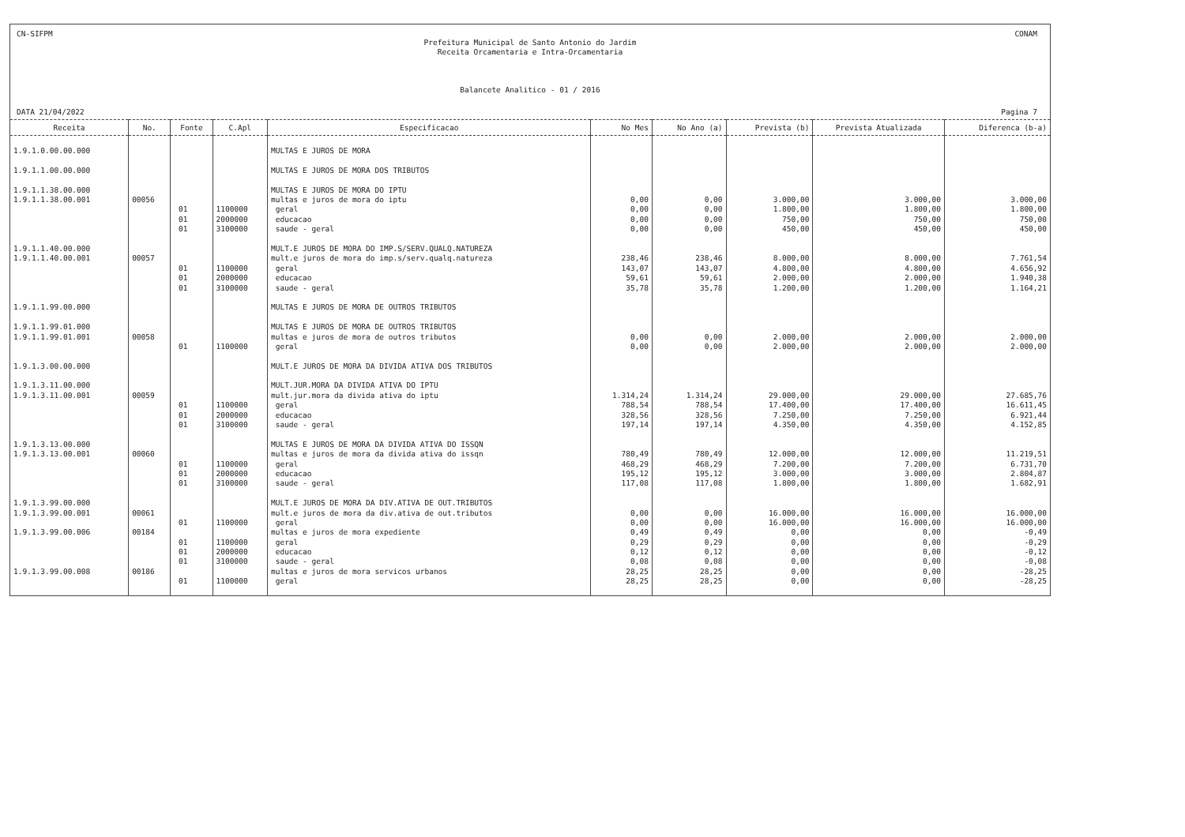CN-SIFPM CONAM
Prefeitura Municipal de Santo Antonio do Jardim
Receita Orcamentaria e Intra-Orcamentaria
Balancete Analitico - 01 / 2016
DATA 21/04/2022 Pagina 7
| Receita | No. | Fonte | C.Apl | Especificacao | No Mes | No Ano (a) | Prevista (b) | Prevista Atualizada | Diferenca (b-a) |
| --- | --- | --- | --- | --- | --- | --- | --- | --- | --- |
| 1.9.1.0.00.00.000 | | | | MULTAS E JUROS DE MORA | | | | | |
| 1.9.1.1.00.00.000 | | | | MULTAS E JUROS DE MORA DOS TRIBUTOS | | | | | |
| 1.9.1.1.38.00.000 | | | | MULTAS E JUROS DE MORA DO IPTU | | | | | |
| 1.9.1.1.38.00.001 | 00056 | | | multas e juros de mora do iptu | 0,00 | 0,00 | 3.000,00 | 3.000,00 | 3.000,00 |
| | | 01 | 1100000 | geral | 0,00 | 0,00 | 1.800,00 | 1.800,00 | 1.800,00 |
| | | 01 | 2000000 | educacao | 0,00 | 0,00 | 750,00 | 750,00 | 750,00 |
| | | 01 | 3100000 | saude - geral | 0,00 | 0,00 | 450,00 | 450,00 | 450,00 |
| 1.9.1.1.40.00.000 | | | | MULT.E JUROS DE MORA DO IMP.S/SERV.QUALQ.NATUREZA | | | | | |
| 1.9.1.1.40.00.001 | 00057 | | | mult.e juros de mora do imp.s/serv.qualq.natureza | 238,46 | 238,46 | 8.000,00 | 8.000,00 | 7.761,54 |
| | | 01 | 1100000 | geral | 143,07 | 143,07 | 4.800,00 | 4.800,00 | 4.656,92 |
| | | 01 | 2000000 | educacao | 59,61 | 59,61 | 2.000,00 | 2.000,00 | 1.940,38 |
| | | 01 | 3100000 | saude - geral | 35,78 | 35,78 | 1.200,00 | 1.200,00 | 1.164,21 |
| 1.9.1.1.99.00.000 | | | | MULTAS E JUROS DE MORA DE OUTROS TRIBUTOS | | | | | |
| 1.9.1.1.99.01.000 | | | | MULTAS E JUROS DE MORA DE OUTROS TRIBUTOS | | | | | |
| 1.9.1.1.99.01.001 | 00058 | | | multas e juros de mora de outros tributos | 0,00 | 0,00 | 2.000,00 | 2.000,00 | 2.000,00 |
| | | 01 | 1100000 | geral | 0,00 | 0,00 | 2.000,00 | 2.000,00 | 2.000,00 |
| 1.9.1.3.00.00.000 | | | | MULT.E JUROS DE MORA DA DIVIDA ATIVA DOS TRIBUTOS | | | | | |
| 1.9.1.3.11.00.000 | | | | MULT.JUR.MORA DA DIVIDA ATIVA DO IPTU | | | | | |
| 1.9.1.3.11.00.001 | 00059 | | | mult.jur.mora da divida ativa do iptu | 1.314,24 | 1.314,24 | 29.000,00 | 29.000,00 | 27.685,76 |
| | | 01 | 1100000 | geral | 788,54 | 788,54 | 17.400,00 | 17.400,00 | 16.611,45 |
| | | 01 | 2000000 | educacao | 328,56 | 328,56 | 7.250,00 | 7.250,00 | 6.921,44 |
| | | 01 | 3100000 | saude - geral | 197,14 | 197,14 | 4.350,00 | 4.350,00 | 4.152,85 |
| 1.9.1.3.13.00.000 | | | | MULTAS E JUROS DE MORA DA DIVIDA ATIVA DO ISSQN | | | | | |
| 1.9.1.3.13.00.001 | 00060 | | | multas e juros de mora da divida ativa do issqn | 780,49 | 780,49 | 12.000,00 | 12.000,00 | 11.219,51 |
| | | 01 | 1100000 | geral | 468,29 | 468,29 | 7.200,00 | 7.200,00 | 6.731,70 |
| | | 01 | 2000000 | educacao | 195,12 | 195,12 | 3.000,00 | 3.000,00 | 2.804,87 |
| | | 01 | 3100000 | saude - geral | 117,08 | 117,08 | 1.800,00 | 1.800,00 | 1.682,91 |
| 1.9.1.3.99.00.000 | | | | MULT.E JUROS DE MORA DA DIV.ATIVA DE OUT.TRIBUTOS | | | | | |
| 1.9.1.3.99.00.001 | 00061 | | | mult.e juros de mora da div.ativa de out.tributos | 0,00 | 0,00 | 16.000,00 | 16.000,00 | 16.000,00 |
| | | 01 | 1100000 | geral | 0,00 | 0,00 | 16.000,00 | 16.000,00 | 16.000,00 |
| 1.9.1.3.99.00.006 | 00184 | | | multas e juros de mora expediente | 0,49 | 0,49 | 0,00 | 0,00 | -0,49 |
| | | 01 | 1100000 | geral | 0,29 | 0,29 | 0,00 | 0,00 | -0,29 |
| | | 01 | 2000000 | educacao | 0,12 | 0,12 | 0,00 | 0,00 | -0,12 |
| | | 01 | 3100000 | saude - geral | 0,08 | 0,08 | 0,00 | 0,00 | -0,08 |
| 1.9.1.3.99.00.008 | 00186 | | | multas e juros de mora servicos urbanos | 28,25 | 28,25 | 0,00 | 0,00 | -28,25 |
| | | 01 | 1100000 | geral | 28,25 | 28,25 | 0,00 | 0,00 | -28,25 |